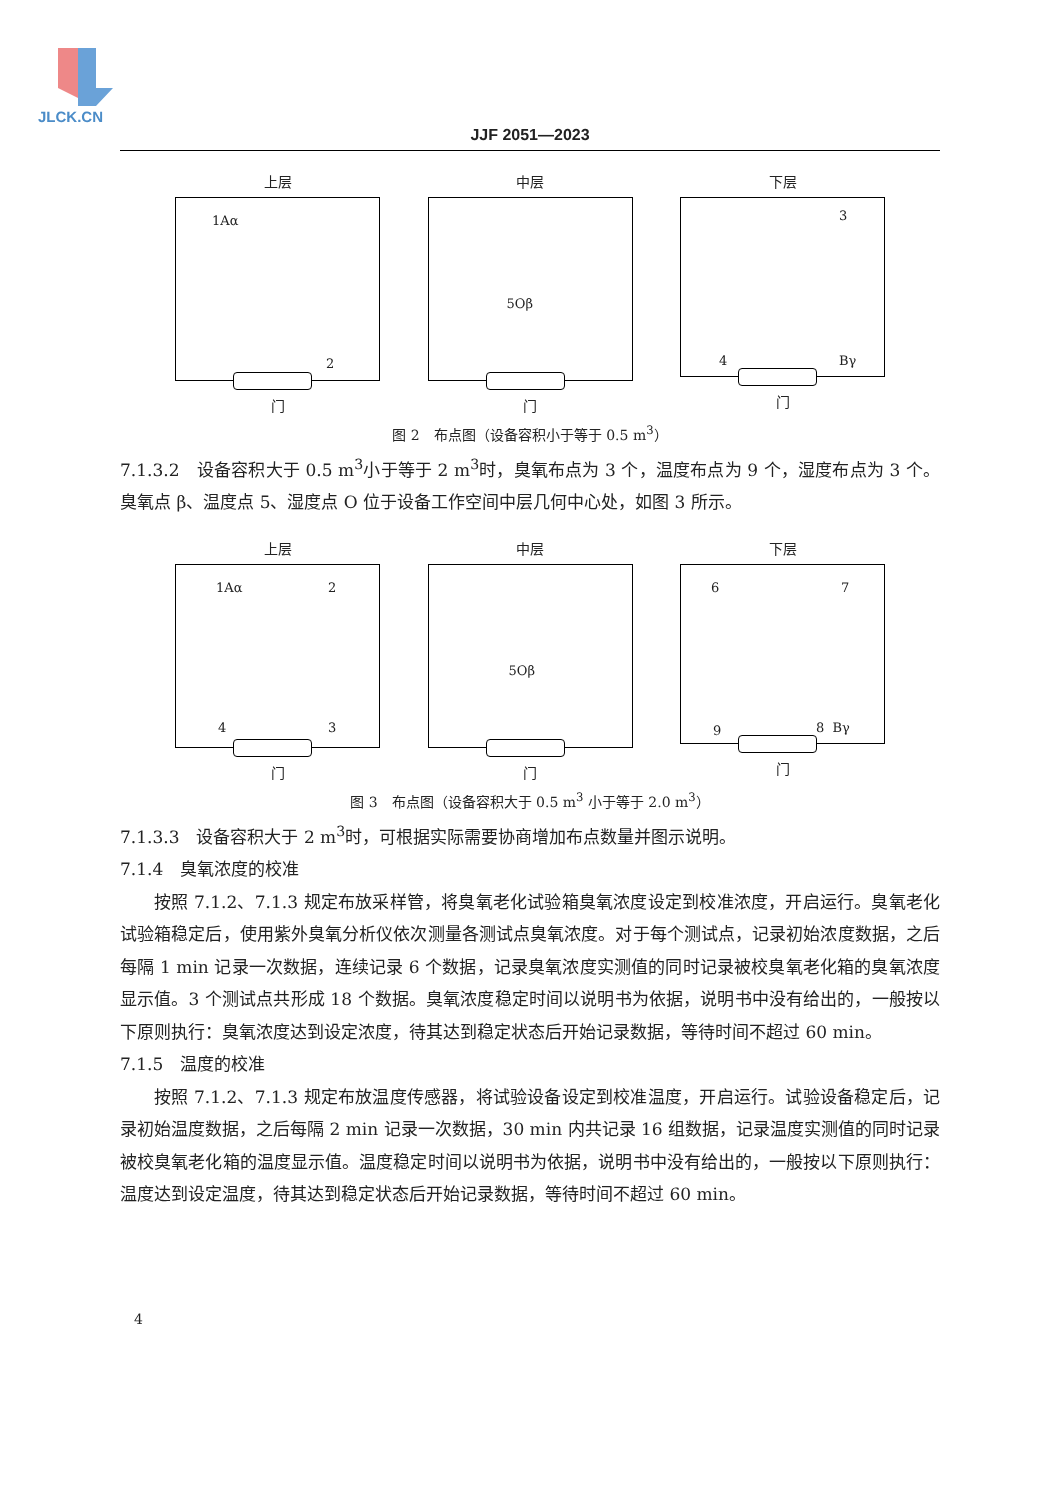JLCK.CN
JJF 2051—2023
上层
1Aα
2
门
中层
5Oβ
门
下层
3
4 Bγ
门
图 2　布点图（设备容积小于等于 0.5 m<sup>3</sup>）
7.1.3.2　设备容积大于 0.5 m<sup>3</sup>小于等于 2 m<sup>3</sup>时，臭氧布点为 3 个，温度布点为 9 个，湿度布点为 3 个。臭氧点 β、温度点 5、湿度点 O 位于设备工作空间中层几何中心处，如图 3 所示。
上层
1Aα 2
4 3
门
中层
5Oβ
门
下层
6 7
9 8 Bγ
门
图 3　布点图（设备容积大于 0.5 m<sup>3</sup> 小于等于 2.0 m<sup>3</sup>）
7.1.3.3　设备容积大于 2 m<sup>3</sup>时，可根据实际需要协商增加布点数量并图示说明。
7.1.4　臭氧浓度的校准
按照 7.1.2、7.1.3 规定布放采样管，将臭氧老化试验箱臭氧浓度设定到校准浓度，开启运行。臭氧老化试验箱稳定后，使用紫外臭氧分析仪依次测量各测试点臭氧浓度。对于每个测试点，记录初始浓度数据，之后每隔 1 min 记录一次数据，连续记录 6 个数据，记录臭氧浓度实测值的同时记录被校臭氧老化箱的臭氧浓度显示值。3 个测试点共形成 18 个数据。臭氧浓度稳定时间以说明书为依据，说明书中没有给出的，一般按以下原则执行：臭氧浓度达到设定浓度，待其达到稳定状态后开始记录数据，等待时间不超过 60 min。
7.1.5　温度的校准
按照 7.1.2、7.1.3 规定布放温度传感器，将试验设备设定到校准温度，开启运行。试验设备稳定后，记录初始温度数据，之后每隔 2 min 记录一次数据，30 min 内共记录 16 组数据，记录温度实测值的同时记录被校臭氧老化箱的温度显示值。温度稳定时间以说明书为依据，说明书中没有给出的，一般按以下原则执行：温度达到设定温度，待其达到稳定状态后开始记录数据，等待时间不超过 60 min。
4